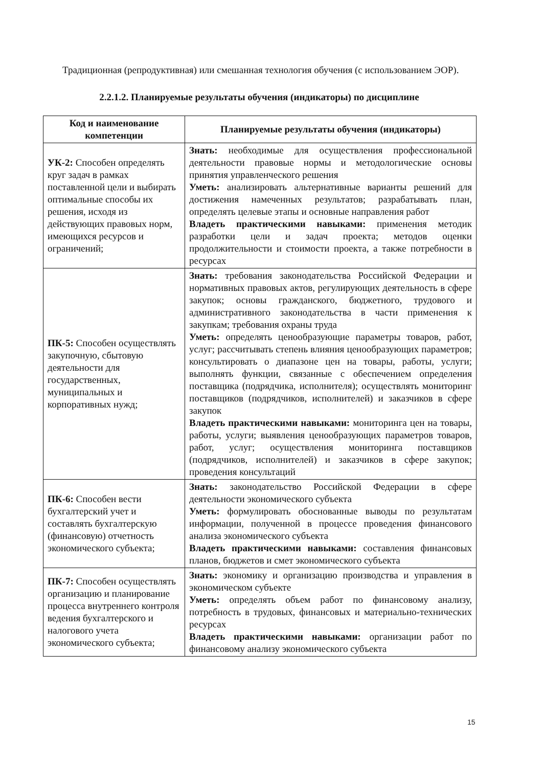Традиционная (репродуктивная) или смешанная технология обучения (с использованием ЭОР).
2.2.1.2. Планируемые результаты обучения (индикаторы) по дисциплине
| Код и наименование компетенции | Планируемые результаты обучения (индикаторы) |
| --- | --- |
| УК-2: Способен определять круг задач в рамках поставленной цели и выбирать оптимальные способы их решения, исходя из действующих правовых норм, имеющихся ресурсов и ограничений; | Знать: необходимые для осуществления профессиональной деятельности правовые нормы и методологические основы принятия управленческого решения Уметь: анализировать альтернативные варианты решений для достижения намеченных результатов; разрабатывать план, определять целевые этапы и основные направления работ Владеть практическими навыками: применения методик разработки цели и задач проекта; методов оценки продолжительности и стоимости проекта, а также потребности в ресурсах |
| ПК-5: Способен осуществлять закупочную, сбытовую деятельности для государственных, муниципальных и корпоративных нужд; | Знать: требования законодательства Российской Федерации и нормативных правовых актов, регулирующих деятельность в сфере закупок; основы гражданского, бюджетного, трудового и административного законодательства в части применения к закупкам; требования охраны труда Уметь: определять ценообразующие параметры товаров, работ, услуг; рассчитывать степень влияния ценообразующих параметров; консультировать о диапазоне цен на товары, работы, услуги; выполнять функции, связанные с обеспечением определения поставщика (подрядчика, исполнителя); осуществлять мониторинг поставщиков (подрядчиков, исполнителей) и заказчиков в сфере закупок Владеть практическими навыками: мониторинга цен на товары, работы, услуги; выявления ценообразующих параметров товаров, работ, услуг; осуществления мониторинга поставщиков (подрядчиков, исполнителей) и заказчиков в сфере закупок; проведения консультаций |
| ПК-6: Способен вести бухгалтерский учет и составлять бухгалтерскую (финансовую) отчетность экономического субъекта; | Знать: законодательство Российской Федерации в сфере деятельности экономического субъекта Уметь: формулировать обоснованные выводы по результатам информации, полученной в процессе проведения финансового анализа экономического субъекта Владеть практическими навыками: составления финансовых планов, бюджетов и смет экономического субъекта |
| ПК-7: Способен осуществлять организацию и планирование процесса внутреннего контроля ведения бухгалтерского и налогового учета экономического субъекта; | Знать: экономику и организацию производства и управления в экономическом субъекте Уметь: определять объем работ по финансовому анализу, потребность в трудовых, финансовых и материально-технических ресурсах Владеть практическими навыками: организации работ по финансовому анализу экономического субъекта |
15